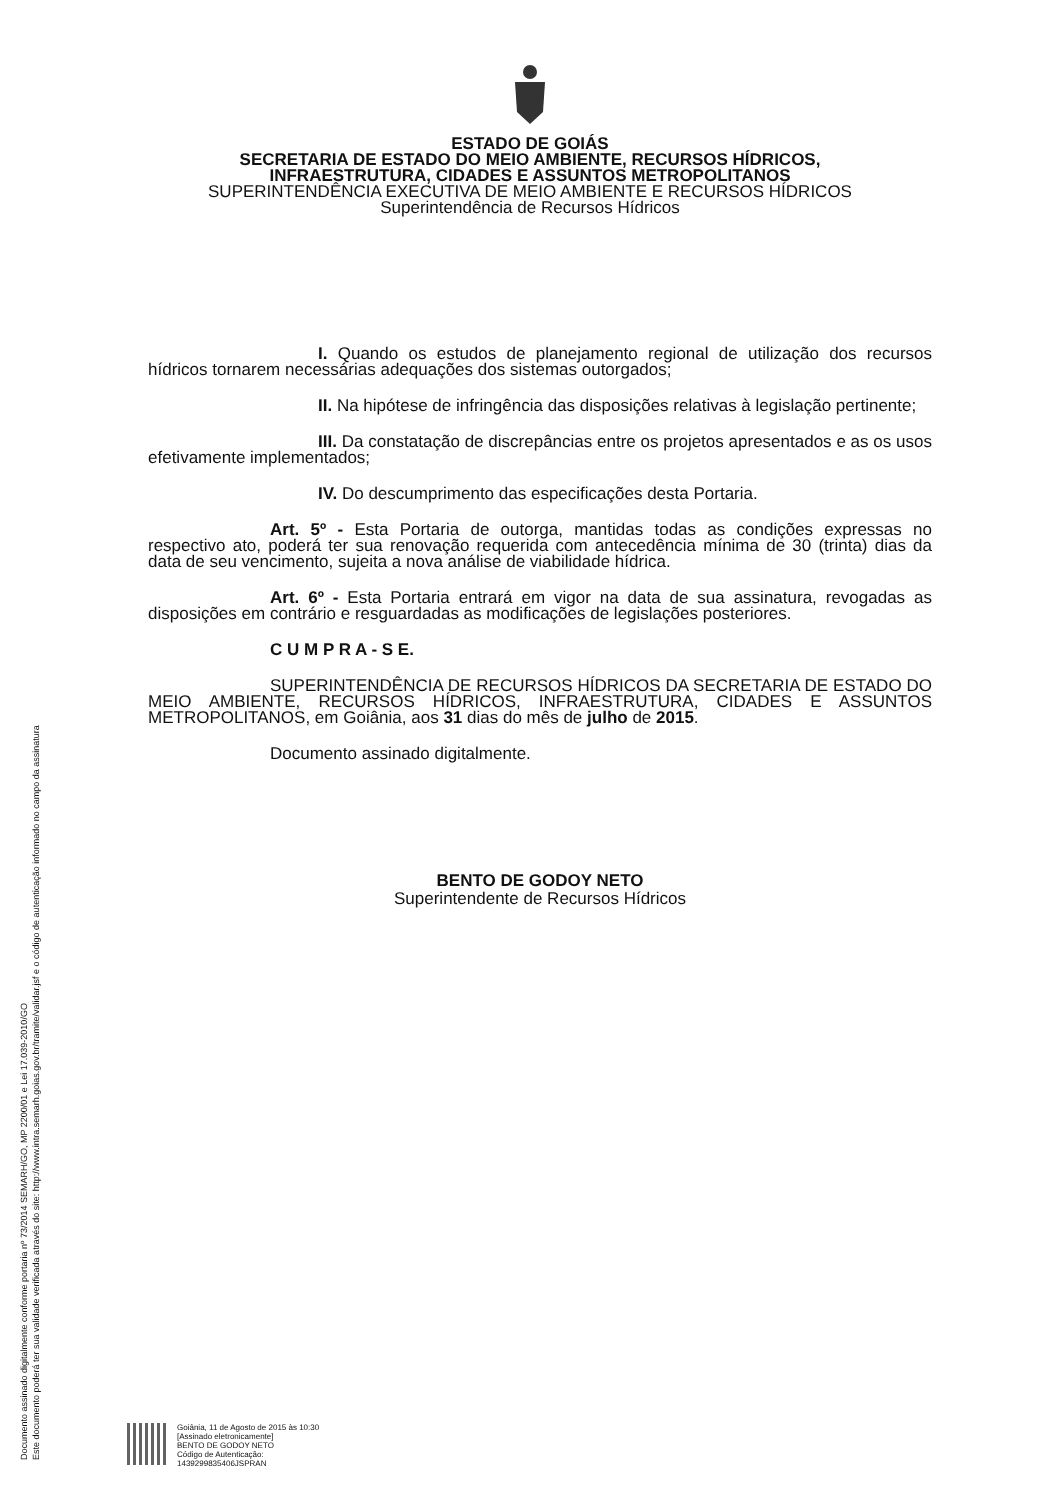ESTADO DE GOIÁS
SECRETARIA DE ESTADO DO MEIO AMBIENTE, RECURSOS HÍDRICOS,
INFRAESTRUTURA, CIDADES E ASSUNTOS METROPOLITANOS
SUPERINTENDÊNCIA EXECUTIVA DE MEIO AMBIENTE E RECURSOS HÍDRICOS
Superintendência de Recursos Hídricos
I. Quando os estudos de planejamento regional de utilização dos recursos hídricos tornarem necessárias adequações dos sistemas outorgados;
II. Na hipótese de infringência das disposições relativas à legislação pertinente;
III. Da constatação de discrepâncias entre os projetos apresentados e as os usos efetivamente implementados;
IV. Do descumprimento das especificações desta Portaria.
Art. 5º - Esta Portaria de outorga, mantidas todas as condições expressas no respectivo ato, poderá ter sua renovação requerida com antecedência mínima de 30 (trinta) dias da data de seu vencimento, sujeita a nova análise de viabilidade hídrica.
Art. 6º - Esta Portaria entrará em vigor na data de sua assinatura, revogadas as disposições em contrário e resguardadas as modificações de legislações posteriores.
C U M P R A - S E.
SUPERINTENDÊNCIA DE RECURSOS HÍDRICOS DA SECRETARIA DE ESTADO DO MEIO AMBIENTE, RECURSOS HÍDRICOS, INFRAESTRUTURA, CIDADES E ASSUNTOS METROPOLITANOS, em Goiânia, aos 31 dias do mês de julho de 2015.
Documento assinado digitalmente.
BENTO DE GODOY NETO
Superintendente de Recursos Hídricos
Documento assinado digitalmente conforme portaria nº 73/2014 SEMARH/GO, MP 2200/01 e Lei 17.039-2010/GO
Este documento poderá ter sua validade verificada através do site: http://www.intra.semarh.goias.gov.br/tramite/validar.jsf e o código de autenticação informado no campo da assinatura
Goiânia, 11 de Agosto de 2015 às 10:30
[Assinado eletronicamente]
BENTO DE GODOY NETO
Código de Autenticação:
1439299835406JSPRAN